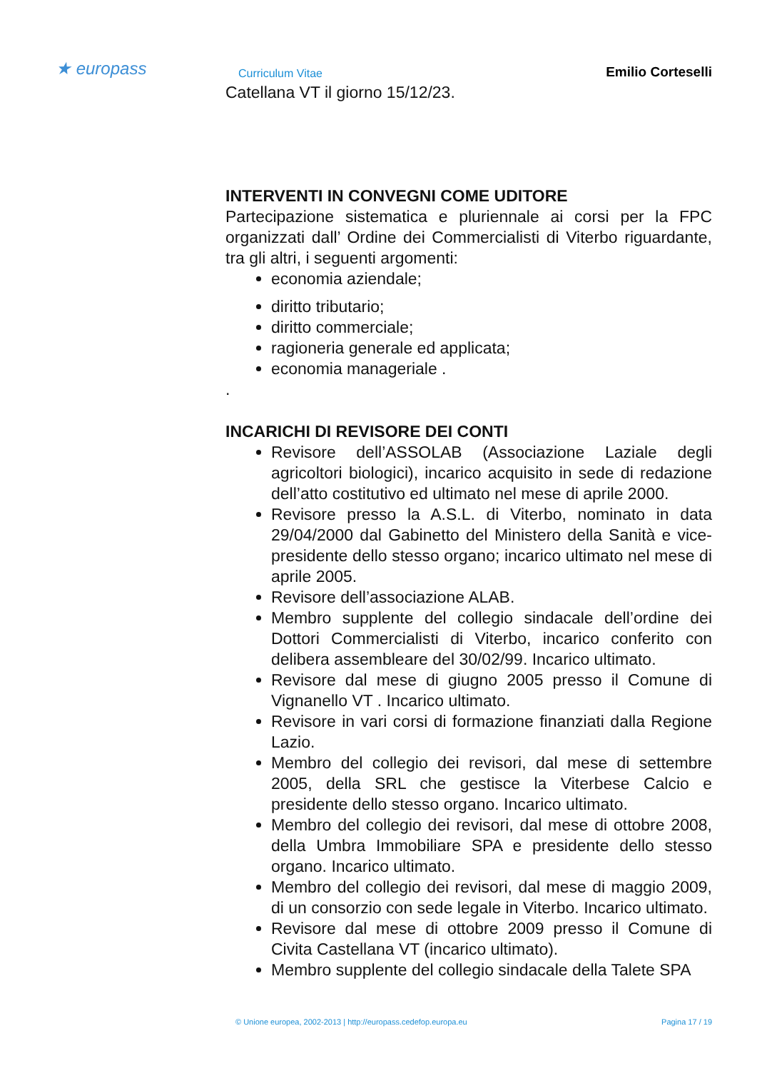★ europass Curriculum Vitae Emilio Corteselli
Catellana VT il giorno 15/12/23.
INTERVENTI IN CONVEGNI COME UDITORE
Partecipazione sistematica e pluriennale ai corsi per la FPC organizzati dall’ Ordine dei Commercialisti di Viterbo riguardante, tra gli altri, i seguenti argomenti:
economia aziendale;
diritto tributario;
diritto commerciale;
ragioneria generale ed applicata;
economia manageriale .
.
INCARICHI DI REVISORE DEI CONTI
Revisore dell’ASSOLAB (Associazione Laziale degli agricoltori biologici), incarico acquisito in sede di redazione dell’atto costitutivo ed ultimato nel mese di aprile 2000.
Revisore presso la A.S.L. di Viterbo, nominato in data 29/04/2000 dal Gabinetto del Ministero della Sanità e vice-presidente dello stesso organo; incarico ultimato nel mese di aprile 2005.
Revisore dell’associazione ALAB.
Membro supplente del collegio sindacale dell’ordine dei Dottori Commercialisti di Viterbo, incarico conferito con delibera assembleare del 30/02/99. Incarico ultimato.
Revisore dal mese di giugno 2005 presso il Comune di Vignanello VT . Incarico ultimato.
Revisore in vari corsi di formazione finanziati dalla Regione Lazio.
Membro del collegio dei revisori, dal mese di settembre 2005, della SRL che gestisce la Viterbese Calcio e presidente dello stesso organo. Incarico ultimato.
Membro del collegio dei revisori, dal mese di ottobre 2008, della Umbra Immobiliare SPA e presidente dello stesso organo. Incarico ultimato.
Membro del collegio dei revisori, dal mese di maggio 2009, di un consorzio con sede legale in Viterbo. Incarico ultimato.
Revisore dal mese di ottobre 2009 presso il Comune di Civita Castellana VT (incarico ultimato).
Membro supplente del collegio sindacale della Talete SPA
© Unione europea, 2002-2013 | http://europass.cedefop.europa.eu Pagina 17 / 19